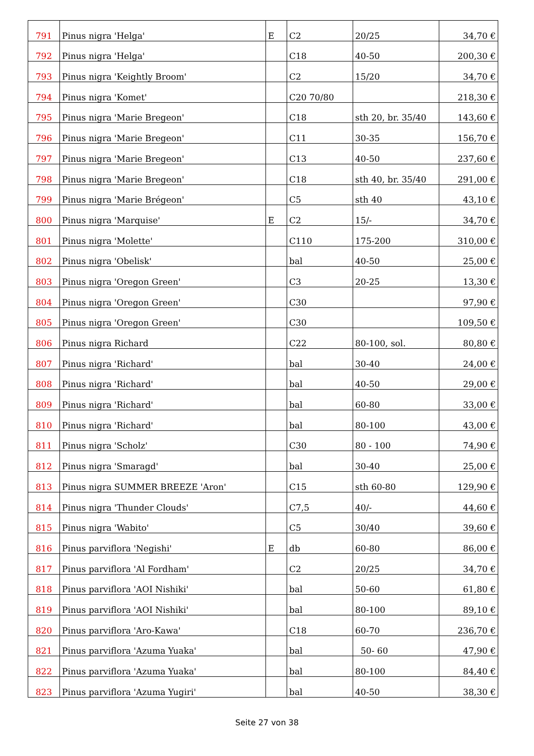| 791 | Pinus nigra 'Helga' | E | C2 | 20/25 | 34,70 € |
| 792 | Pinus nigra 'Helga' | | C18 | 40-50 | 200,30 € |
| 793 | Pinus nigra 'Keightly Broom' | | C2 | 15/20 | 34,70 € |
| 794 | Pinus nigra 'Komet' | | C20 70/80 | | 218,30 € |
| 795 | Pinus nigra 'Marie Bregeon' | | C18 | sth 20, br. 35/40 | 143,60 € |
| 796 | Pinus nigra 'Marie Bregeon' | | C11 | 30-35 | 156,70 € |
| 797 | Pinus nigra 'Marie Bregeon' | | C13 | 40-50 | 237,60 € |
| 798 | Pinus nigra 'Marie Bregeon' | | C18 | sth 40, br. 35/40 | 291,00 € |
| 799 | Pinus nigra 'Marie Brégeon' | | C5 | sth 40 | 43,10 € |
| 800 | Pinus nigra 'Marquise' | E | C2 | 15/- | 34,70 € |
| 801 | Pinus nigra 'Molette' | | C110 | 175-200 | 310,00 € |
| 802 | Pinus nigra 'Obelisk' | | bal | 40-50 | 25,00 € |
| 803 | Pinus nigra 'Oregon Green' | | C3 | 20-25 | 13,30 € |
| 804 | Pinus nigra 'Oregon Green' | | C30 | | 97,90 € |
| 805 | Pinus nigra 'Oregon Green' | | C30 | | 109,50 € |
| 806 | Pinus nigra Richard | | C22 | 80-100, sol. | 80,80 € |
| 807 | Pinus nigra 'Richard' | | bal | 30-40 | 24,00 € |
| 808 | Pinus nigra 'Richard' | | bal | 40-50 | 29,00 € |
| 809 | Pinus nigra 'Richard' | | bal | 60-80 | 33,00 € |
| 810 | Pinus nigra 'Richard' | | bal | 80-100 | 43,00 € |
| 811 | Pinus nigra 'Scholz' | | C30 | 80 - 100 | 74,90 € |
| 812 | Pinus nigra 'Smaragd' | | bal | 30-40 | 25,00 € |
| 813 | Pinus nigra SUMMER BREEZE 'Aron' | | C15 | sth 60-80 | 129,90 € |
| 814 | Pinus nigra 'Thunder Clouds' | | C7,5 | 40/- | 44,60 € |
| 815 | Pinus nigra 'Wabito' | | C5 | 30/40 | 39,60 € |
| 816 | Pinus parviflora 'Negishi' | E | db | 60-80 | 86,00 € |
| 817 | Pinus parviflora 'Al Fordham' | | C2 | 20/25 | 34,70 € |
| 818 | Pinus parviflora 'AOI Nishiki' | | bal | 50-60 | 61,80 € |
| 819 | Pinus parviflora 'AOI Nishiki' | | bal | 80-100 | 89,10 € |
| 820 | Pinus parviflora 'Aro-Kawa' | | C18 | 60-70 | 236,70 € |
| 821 | Pinus parviflora 'Azuma Yuaka' | | bal | 50- 60 | 47,90 € |
| 822 | Pinus parviflora 'Azuma Yuaka' | | bal | 80-100 | 84,40 € |
| 823 | Pinus parviflora 'Azuma Yugiri' | | bal | 40-50 | 38,30 € |
Seite 27 von 38